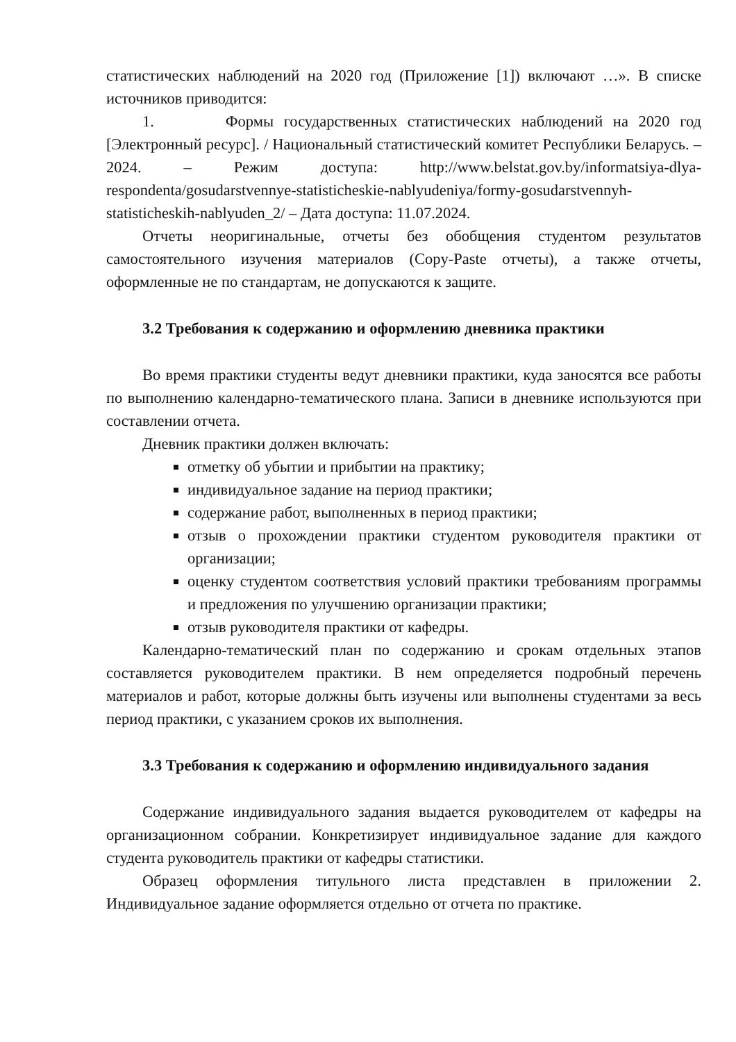статистических наблюдений на 2020 год (Приложение [1]) включают …». В списке источников приводится:
1. Формы государственных статистических наблюдений на 2020 год [Электронный ресурс]. / Национальный статистический комитет Республики Беларусь. – 2024. – Режим доступа: http://www.belstat.gov.by/informatsiya-dlya-respondenta/gosudarstvennye-statisticheskie-nablyudeniya/formy-gosudarstvennyh-statisticheskih-nablyuden_2/ – Дата доступа: 11.07.2024.
Отчеты неоригинальные, отчеты без обобщения студентом результатов самостоятельного изучения материалов (Copy-Paste отчеты), а также отчеты, оформленные не по стандартам, не допускаются к защите.
3.2 Требования к содержанию и оформлению дневника практики
Во время практики студенты ведут дневники практики, куда заносятся все работы по выполнению календарно-тематического плана. Записи в дневнике используются при составлении отчета.
Дневник практики должен включать:
отметку об убытии и прибытии на практику;
индивидуальное задание на период практики;
содержание работ, выполненных в период практики;
отзыв о прохождении практики студентом руководителя практики от организации;
оценку студентом соответствия условий практики требованиям программы и предложения по улучшению организации практики;
отзыв руководителя практики от кафедры.
Календарно-тематический план по содержанию и срокам отдельных этапов составляется руководителем практики. В нем определяется подробный перечень материалов и работ, которые должны быть изучены или выполнены студентами за весь период практики, с указанием сроков их выполнения.
3.3 Требования к содержанию и оформлению индивидуального задания
Содержание индивидуального задания выдается руководителем от кафедры на организационном собрании. Конкретизирует индивидуальное задание для каждого студента руководитель практики от кафедры статистики.
Образец оформления титульного листа представлен в приложении 2. Индивидуальное задание оформляется отдельно от отчета по практике.